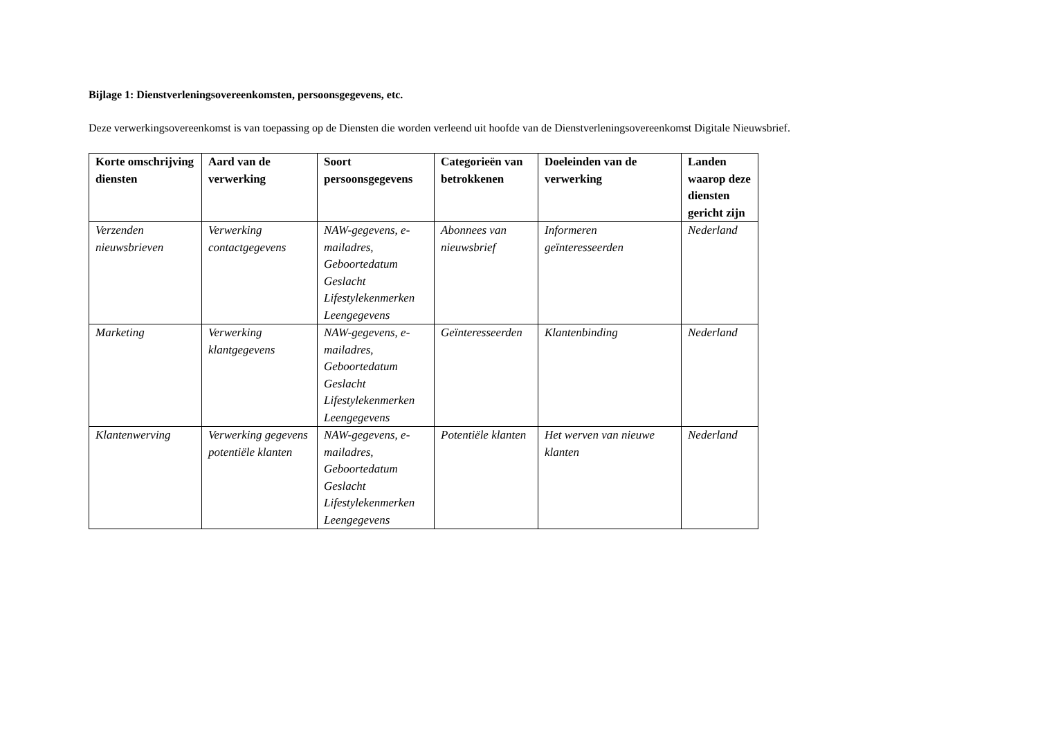Bijlage 1: Dienstverleningsovereenkomsten, persoonsgegevens, etc.
Deze verwerkingsovereenkomst is van toepassing op de Diensten die worden verleend uit hoofde van de Dienstverleningsovereenkomst Digitale Nieuwsbrief.
| Korte omschrijving diensten | Aard van de verwerking | Soort persoonsgegevens | Categorieën van betrokkenen | Doeleinden van de verwerking | Landen waarop deze diensten gericht zijn |
| --- | --- | --- | --- | --- | --- |
| Verzenden nieuwsbrieven | Verwerking contactgegevens | NAW-gegevens, e-mailadres, Geboortedatum Geslacht Lifestylekenmerken Leengegevens | Abonnees van nieuwsbrief | Informeren geïnteresseerden | Nederland |
| Marketing | Verwerking klantgegevens | NAW-gegevens, e-mailadres, Geboortedatum Geslacht Lifestylekenmerken Leengegevens | Geïnteresseerden | Klantenbinding | Nederland |
| Klantenwerving | Verwerking gegevens potentiële klanten | NAW-gegevens, e-mailadres, Geboortedatum Geslacht Lifestylekenmerken Leengegevens | Potentiële klanten | Het werven van nieuwe klanten | Nederland |